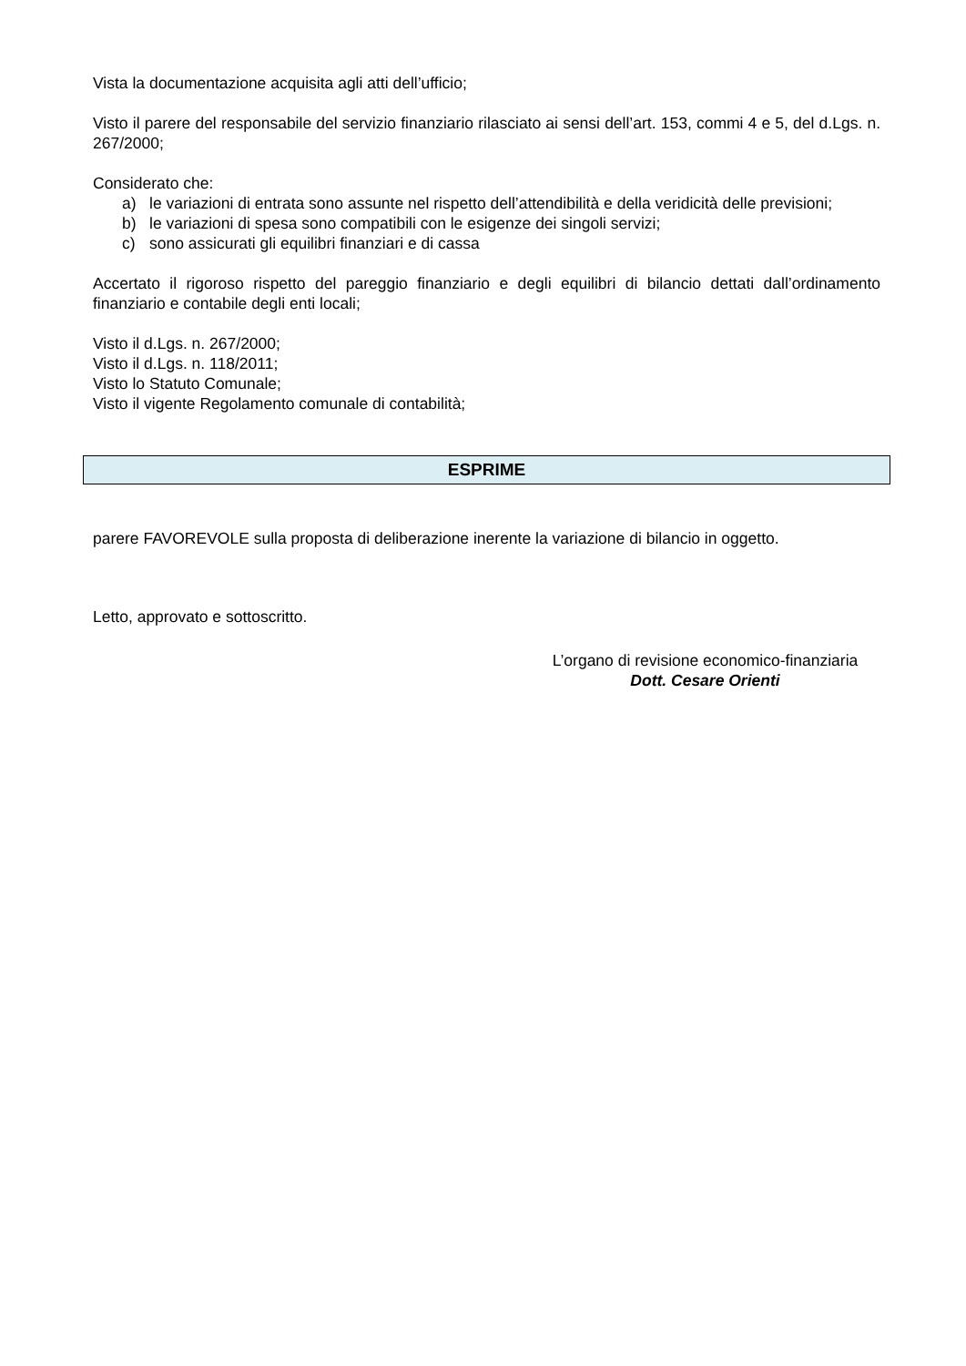Vista la documentazione acquisita agli atti dell’ufficio;
Visto il parere del responsabile del servizio finanziario rilasciato ai sensi dell’art. 153, commi 4 e 5, del d.Lgs. n. 267/2000;
Considerato che:
a) le variazioni di entrata sono assunte nel rispetto dell’attendibilità e della veridicità delle previsioni;
b) le variazioni di spesa sono compatibili con le esigenze dei singoli servizi;
c) sono assicurati gli equilibri finanziari e di cassa
Accertato il rigoroso rispetto del pareggio finanziario e degli equilibri di bilancio dettati dall’ordinamento finanziario e contabile degli enti locali;
Visto il d.Lgs. n. 267/2000;
Visto il d.Lgs. n. 118/2011;
Visto lo Statuto Comunale;
Visto il vigente Regolamento comunale di contabilità;
ESPRIME
parere FAVOREVOLE sulla proposta di deliberazione inerente la variazione di bilancio in oggetto.
Letto, approvato e sottoscritto.
L’organo di revisione economico-finanziaria
Dott. Cesare Orienti